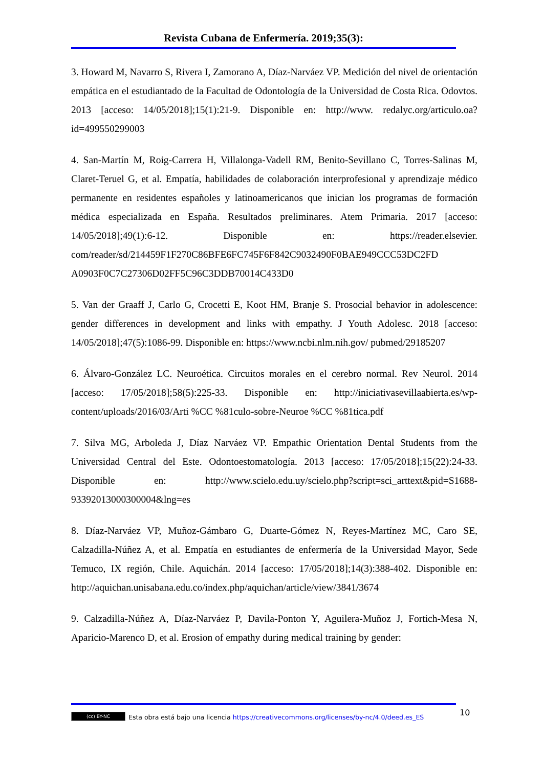Revista Cubana de Enfermería. 2019;35(3):
3. Howard M, Navarro S, Rivera I, Zamorano A, Díaz-Narváez VP. Medición del nivel de orientación empática en el estudiantado de la Facultad de Odontología de la Universidad de Costa Rica. Odovtos. 2013 [acceso: 14/05/2018];15(1):21-9. Disponible en: http://www. redalyc.org/articulo.oa?id=499550299003
4. San-Martín M, Roig-Carrera H, Villalonga-Vadell RM, Benito-Sevillano C, Torres-Salinas M, Claret-Teruel G, et al. Empatía, habilidades de colaboración interprofesional y aprendizaje médico permanente en residentes españoles y latinoamericanos que inician los programas de formación médica especializada en España. Resultados preliminares. Atem Primaria. 2017 [acceso: 14/05/2018];49(1):6-12. Disponible en: https://reader.elsevier. com/reader/sd/214459F1F270C86BFE6FC745F6F842C9032490F0BAE949CCC53DC2FD A0903F0C7C27306D02FF5C96C3DDB70014C433D0
5. Van der Graaff J, Carlo G, Crocetti E, Koot HM, Branje S. Prosocial behavior in adolescence: gender differences in development and links with empathy. J Youth Adolesc. 2018 [acceso: 14/05/2018];47(5):1086-99. Disponible en: https://www.ncbi.nlm.nih.gov/ pubmed/29185207
6. Álvaro-González LC. Neuroética. Circuitos morales en el cerebro normal. Rev Neurol. 2014 [acceso: 17/05/2018];58(5):225-33. Disponible en: http://iniciativasevillaabierta.es/wp-content/uploads/2016/03/Arti %CC %81culo-sobre-Neuroe %CC %81tica.pdf
7. Silva MG, Arboleda J, Díaz Narváez VP. Empathic Orientation Dental Students from the Universidad Central del Este. Odontoestomatología. 2013 [acceso: 17/05/2018];15(22):24-33. Disponible en: http://www.scielo.edu.uy/scielo.php?script=sci_arttext&pid=S1688-93392013000300004&lng=es
8. Díaz-Narváez VP, Muñoz-Gámbaro G, Duarte-Gómez N, Reyes-Martínez MC, Caro SE, Calzadilla-Núñez A, et al. Empatía en estudiantes de enfermería de la Universidad Mayor, Sede Temuco, IX región, Chile. Aquichán. 2014 [acceso: 17/05/2018];14(3):388-402. Disponible en: http://aquichan.unisabana.edu.co/index.php/aquichan/article/view/3841/3674
9. Calzadilla-Núñez A, Díaz-Narváez P, Davila-Ponton Y, Aguilera-Muñoz J, Fortich-Mesa N, Aparicio-Marenco D, et al. Erosion of empathy during medical training by gender:
10
(cc) BY-NC Esta obra está bajo una licencia https://creativecommons.org/licenses/by-nc/4.0/deed.es_ES